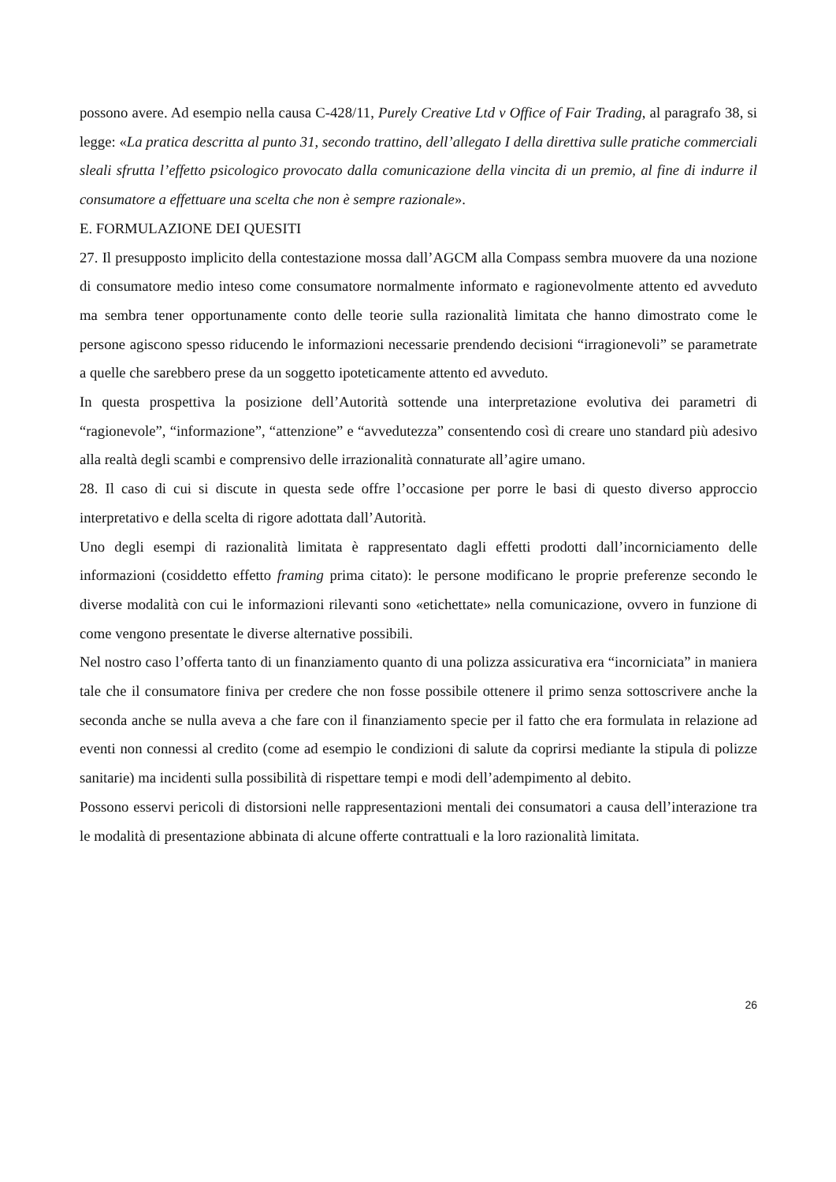possono avere. Ad esempio nella causa C-428/11, Purely Creative Ltd v Office of Fair Trading, al paragrafo 38, si legge: «La pratica descritta al punto 31, secondo trattino, dell’allegato I della direttiva sulle pratiche commerciali sleali sfrutta l’effetto psicologico provocato dalla comunicazione della vincita di un premio, al fine di indurre il consumatore a effettuare una scelta che non è sempre razionale».
E. FORMULAZIONE DEI QUESITI
27. Il presupposto implicito della contestazione mossa dall’AGCM alla Compass sembra muovere da una nozione di consumatore medio inteso come consumatore normalmente informato e ragionevolmente attento ed avveduto ma sembra tener opportunamente conto delle teorie sulla razionalità limitata che hanno dimostrato come le persone agiscono spesso riducendo le informazioni necessarie prendendo decisioni “irragionevoli” se parametrate a quelle che sarebbero prese da un soggetto ipoteticamente attento ed avveduto.
In questa prospettiva la posizione dell’Autorità sottende una interpretazione evolutiva dei parametri di “ragionevole”, “informazione”, “attenzione” e “avvedutezza” consentendo così di creare uno standard più adesivo alla realtà degli scambi e comprensivo delle irrazionalità connaturate all’agire umano.
28. Il caso di cui si discute in questa sede offre l’occasione per porre le basi di questo diverso approccio interpretativo e della scelta di rigore adottata dall’Autorità.
Uno degli esempi di razionalità limitata è rappresentato dagli effetti prodotti dall’incorniciamento delle informazioni (cosiddetto effetto framing prima citato): le persone modificano le proprie preferenze secondo le diverse modalità con cui le informazioni rilevanti sono «etichettate» nella comunicazione, ovvero in funzione di come vengono presentate le diverse alternative possibili.
Nel nostro caso l’offerta tanto di un finanziamento quanto di una polizza assicurativa era “incorniciata” in maniera tale che il consumatore finiva per credere che non fosse possibile ottenere il primo senza sottoscrivere anche la seconda anche se nulla aveva a che fare con il finanziamento specie per il fatto che era formulata in relazione ad eventi non connessi al credito (come ad esempio le condizioni di salute da coprirsi mediante la stipula di polizze sanitarie) ma incidenti sulla possibilità di rispettare tempi e modi dell’adempimento al debito.
Possono esservi pericoli di distorsioni nelle rappresentazioni mentali dei consumatori a causa dell’interazione tra le modalità di presentazione abbinata di alcune offerte contrattuali e la loro razionalità limitata.
26